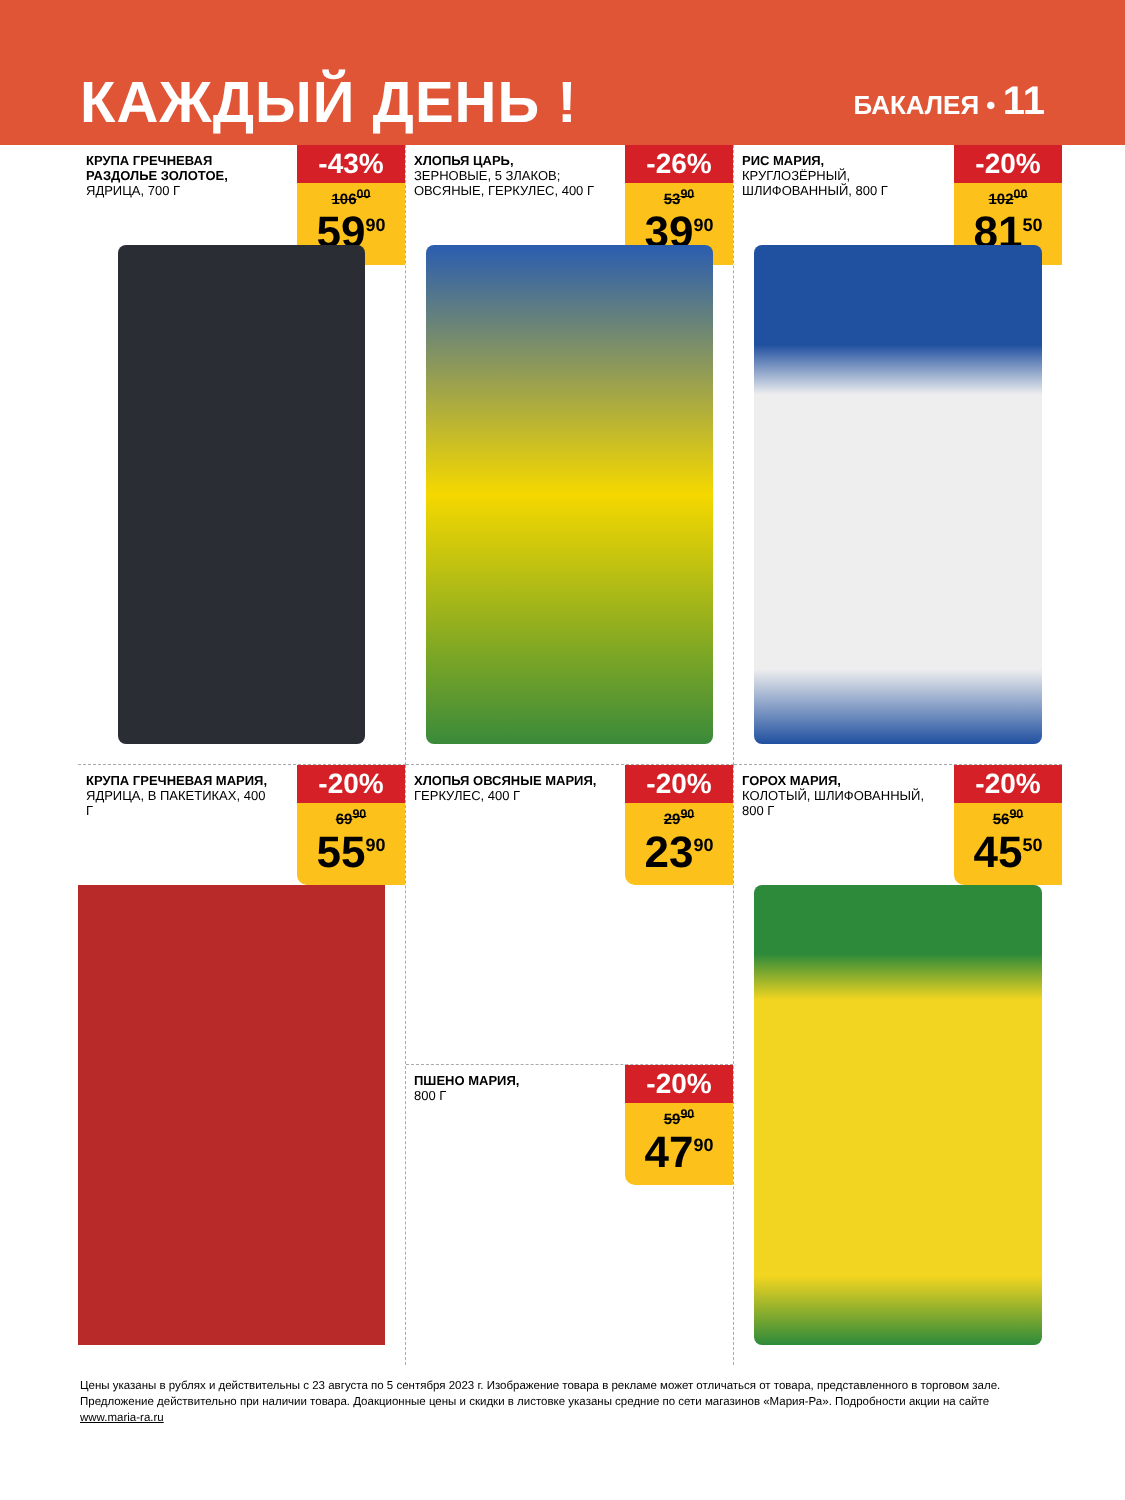КАЖДЫЙ ДЕНЬ !
БАКАЛЕЯ • 11
КРУПА ГРЕЧНЕВАЯ РАЗДОЛЬЕ ЗОЛОТОЕ,
ЯДРИЦА, 700 Г
-43%
106<sup>00</sup>
59<sup>90</sup>
ХЛОПЬЯ ЦАРЬ,
ЗЕРНОВЫЕ, 5 ЗЛАКОВ; ОВСЯНЫЕ, ГЕРКУЛЕС, 400 Г
-26%
53<sup>90</sup>
39<sup>90</sup>
РИС МАРИЯ,
КРУГЛОЗЁРНЫЙ, ШЛИФОВАННЫЙ, 800 Г
-20%
102<sup>00</sup>
81<sup>50</sup>
КРУПА ГРЕЧНЕВАЯ МАРИЯ,
ЯДРИЦА, В ПАКЕТИКАХ, 400 Г
-20%
69<sup>90</sup>
55<sup>90</sup>
ХЛОПЬЯ ОВСЯНЫЕ МАРИЯ,
ГЕРКУЛЕС, 400 Г
-20%
29<sup>90</sup>
23<sup>90</sup>
ПШЕНО МАРИЯ,
800 Г
-20%
59<sup>90</sup>
47<sup>90</sup>
ГОРОХ МАРИЯ,
КОЛОТЫЙ, ШЛИФОВАННЫЙ, 800 Г
-20%
56<sup>90</sup>
45<sup>50</sup>
Цены указаны в рублях и действительны с 23 августа по 5 сентября 2023 г. Изображение товара в рекламе может отличаться от товара, представленного в торговом зале. Предложение действительно при наличии товара. Доакционные цены и скидки в листовке указаны средние по сети магазинов «Мария-Ра». Подробности акции на сайте www.maria-ra.ru